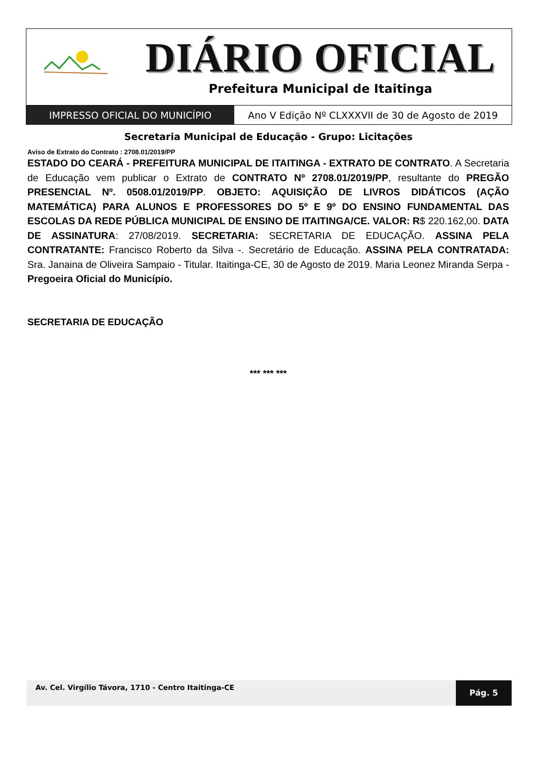DIÁRIO OFICIAL
Prefeitura Municipal de Itaitinga
IMPRESSO OFICIAL DO MUNICÍPIO Ano V Edição Nº CLXXXVII de 30 de Agosto de 2019
Secretaria Municipal de Educação - Grupo: Licitações
Aviso de Extrato do Contrato : 2708.01/2019/PP
ESTADO DO CEARÁ - PREFEITURA MUNICIPAL DE ITAITINGA - EXTRATO DE CONTRATO. A Secretaria de Educação vem publicar o Extrato de CONTRATO Nº 2708.01/2019/PP, resultante do PREGÃO PRESENCIAL Nº. 0508.01/2019/PP. OBJETO: AQUISIÇÃO DE LIVROS DIDÁTICOS (AÇÃO MATEMÁTICA) PARA ALUNOS E PROFESSORES DO 5º E 9º DO ENSINO FUNDAMENTAL DAS ESCOLAS DA REDE PÚBLICA MUNICIPAL DE ENSINO DE ITAITINGA/CE. VALOR: R$ 220.162,00. DATA DE ASSINATURA: 27/08/2019. SECRETARIA: SECRETARIA DE EDUCAÇÃO. ASSINA PELA CONTRATANTE: Francisco Roberto da Silva -. Secretário de Educação. ASSINA PELA CONTRATADA: Sra. Janaina de Oliveira Sampaio - Titular. Itaitinga-CE, 30 de Agosto de 2019. Maria Leonez Miranda Serpa - Pregoeira Oficial do Município.
SECRETARIA DE EDUCAÇÃO
*** *** ***
Av. Cel. Virgílio Távora, 1710 - Centro Itaitinga-CE
Pág. 5